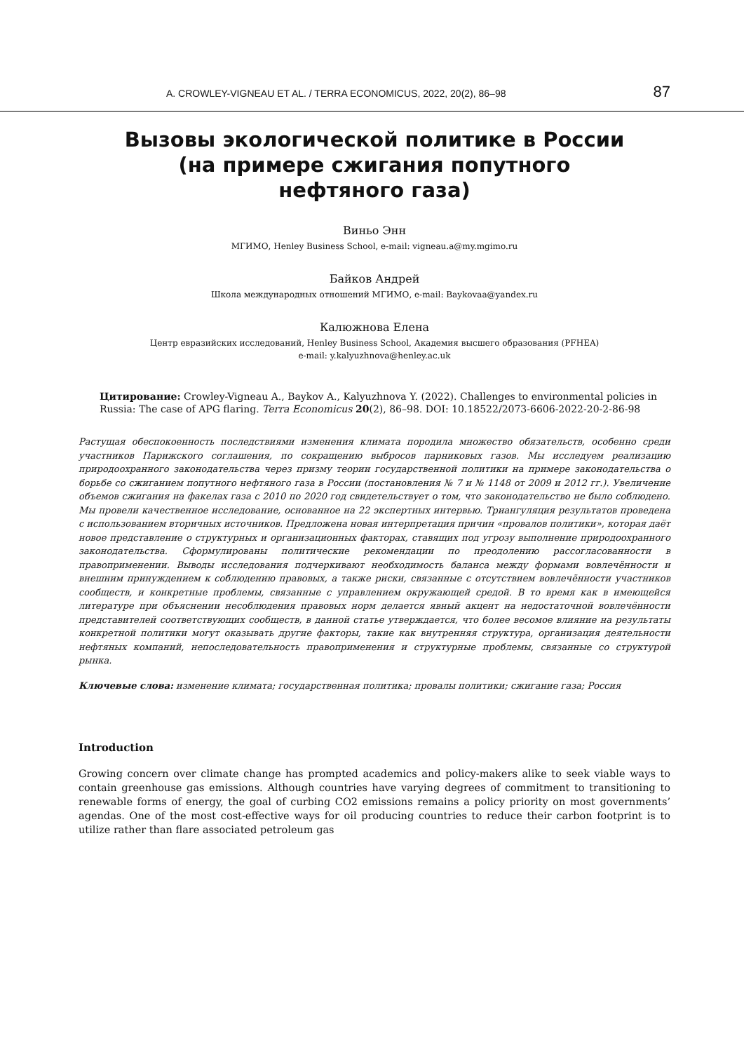A. CROWLEY-VIGNEAU ET AL. / TERRA ECONOMICUS, 2022, 20(2), 86–98 87
Вызовы экологической политике в России
(на примере сжигания попутного
нефтяного газа)
Виньо Энн
МГИМО, Henley Business School, e-mail: vigneau.a@my.mgimo.ru
Байков Андрей
Школа международных отношений МГИМО, e-mail: Baykovaa@yandex.ru
Калюжнова Елена
Центр евразийских исследований, Henley Business School, Академия высшего образования (PFHEA)
e-mail: y.kalyuzhnova@henley.ac.uk
Цитирование: Crowley-Vigneau A., Baykov A., Kalyuzhnova Y. (2022). Challenges to environmental policies in Russia: The case of APG flaring. Terra Economicus 20(2), 86–98. DOI: 10.18522/2073-6606-2022-20-2-86-98
Растущая обеспокоенность последствиями изменения климата породила множество обязательств, особенно среди участников Парижского соглашения, по сокращению выбросов парниковых газов. Мы исследуем реализацию природоохранного законодательства через призму теории государственной политики на примере законодательства о борьбе со сжиганием попутного нефтяного газа в России (постановления № 7 и № 1148 от 2009 и 2012 гг.). Увеличение объемов сжигания на факелах газа с 2010 по 2020 год свидетельствует о том, что законодательство не было соблюдено. Мы провели качественное исследование, основанное на 22 экспертных интервью. Триангуляция результатов проведена с использованием вторичных источников. Предложена новая интерпретация причин «провалов политики», которая даёт новое представление о структурных и организационных факторах, ставящих под угрозу выполнение природоохранного законодательства. Сформулированы политические рекомендации по преодолению рассогласованности в правоприменении. Выводы исследования подчеркивают необходимость баланса между формами вовлечённости и внешним принуждением к соблюдению правовых, а также риски, связанные с отсутствием вовлечённости участников сообществ, и конкретные проблемы, связанные с управлением окружающей средой. В то время как в имеющейся литературе при объяснении несоблюдения правовых норм делается явный акцент на недостаточной вовлечённости представителей соответствующих сообществ, в данной статье утверждается, что более весомое влияние на результаты конкретной политики могут оказывать другие факторы, такие как внутренняя структура, организация деятельности нефтяных компаний, непоследовательность правоприменения и структурные проблемы, связанные со структурой рынка.
Ключевые слова: изменение климата; государственная политика; провалы политики; сжигание газа; Россия
Introduction
Growing concern over climate change has prompted academics and policy-makers alike to seek viable ways to contain greenhouse gas emissions. Although countries have varying degrees of commitment to transitioning to renewable forms of energy, the goal of curbing CO2 emissions remains a policy priority on most governments’ agendas. One of the most cost-effective ways for oil producing countries to reduce their carbon footprint is to utilize rather than flare associated petroleum gas